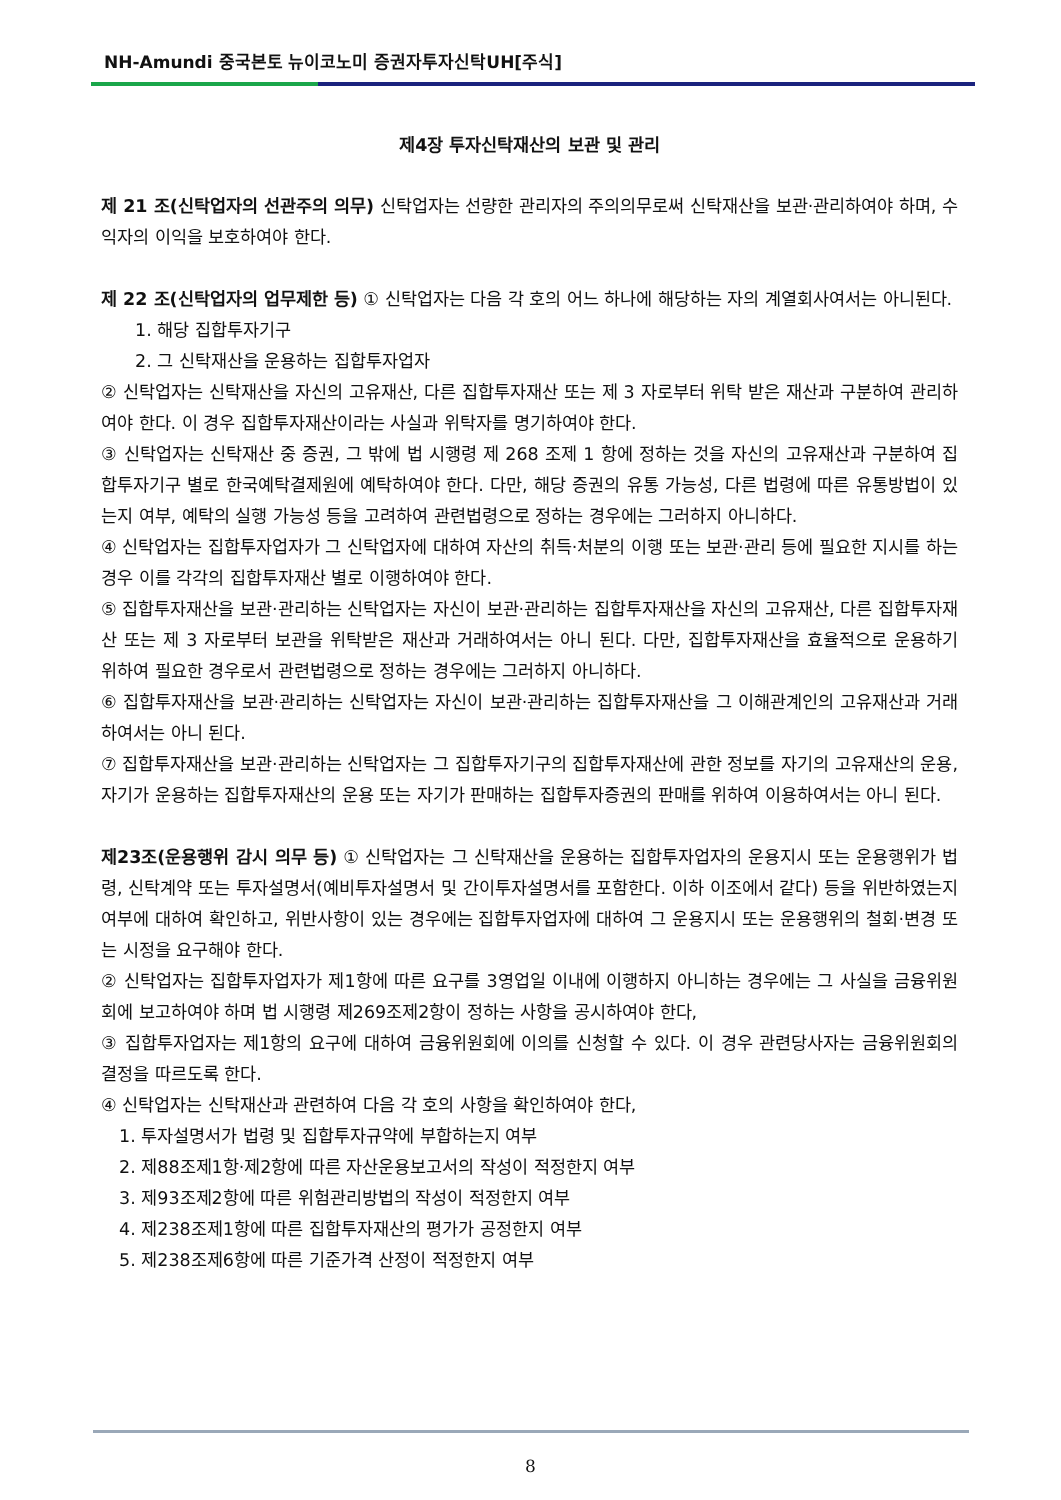NH-Amundi 중국본토 뉴이코노미 증권자투자신탁UH[주식]
제4장 투자신탁재산의 보관 및 관리
제 21 조(신탁업자의 선관주의 의무) 신탁업자는 선량한 관리자의 주의의무로써 신탁재산을 보관·관리하여야 하며, 수익자의 이익을 보호하여야 한다.
제 22 조(신탁업자의 업무제한 등) ① 신탁업자는 다음 각 호의 어느 하나에 해당하는 자의 계열회사여서는 아니된다.
1. 해당 집합투자기구
2. 그 신탁재산을 운용하는 집합투자업자
② 신탁업자는 신탁재산을 자신의 고유재산, 다른 집합투자재산 또는 제 3 자로부터 위탁 받은 재산과 구분하여 관리하여야 한다. 이 경우 집합투자재산이라는 사실과 위탁자를 명기하여야 한다.
③ 신탁업자는 신탁재산 중 증권, 그 밖에 법 시행령 제 268 조제 1 항에 정하는 것을 자신의 고유재산과 구분하여 집합투자기구 별로 한국예탁결제원에 예탁하여야 한다. 다만, 해당 증권의 유통 가능성, 다른 법령에 따른 유통방법이 있는지 여부, 예탁의 실행 가능성 등을 고려하여 관련법령으로 정하는 경우에는 그러하지 아니하다.
④ 신탁업자는 집합투자업자가 그 신탁업자에 대하여 자산의 취득·처분의 이행 또는 보관·관리 등에 필요한 지시를 하는 경우 이를 각각의 집합투자재산 별로 이행하여야 한다.
⑤ 집합투자재산을 보관·관리하는 신탁업자는 자신이 보관·관리하는 집합투자재산을 자신의 고유재산, 다른 집합투자재산 또는 제 3 자로부터 보관을 위탁받은 재산과 거래하여서는 아니 된다. 다만, 집합투자재산을 효율적으로 운용하기 위하여 필요한 경우로서 관련법령으로 정하는 경우에는 그러하지 아니하다.
⑥ 집합투자재산을 보관·관리하는 신탁업자는 자신이 보관·관리하는 집합투자재산을 그 이해관계인의 고유재산과 거래하여서는 아니 된다.
⑦ 집합투자재산을 보관·관리하는 신탁업자는 그 집합투자기구의 집합투자재산에 관한 정보를 자기의 고유재산의 운용, 자기가 운용하는 집합투자재산의 운용 또는 자기가 판매하는 집합투자증권의 판매를 위하여 이용하여서는 아니 된다.
제23조(운용행위 감시 의무 등) ① 신탁업자는 그 신탁재산을 운용하는 집합투자업자의 운용지시 또는 운용행위가 법령, 신탁계약 또는 투자설명서(예비투자설명서 및 간이투자설명서를 포함한다. 이하 이조에서 같다) 등을 위반하였는지 여부에 대하여 확인하고, 위반사항이 있는 경우에는 집합투자업자에 대하여 그 운용지시 또는 운용행위의 철회·변경 또는 시정을 요구해야 한다.
② 신탁업자는 집합투자업자가 제1항에 따른 요구를 3영업일 이내에 이행하지 아니하는 경우에는 그 사실을 금융위원회에 보고하여야 하며 법 시행령 제269조제2항이 정하는 사항을 공시하여야 한다,
③ 집합투자업자는 제1항의 요구에 대하여 금융위원회에 이의를 신청할 수 있다. 이 경우 관련당사자는 금융위원회의 결정을 따르도록 한다.
④ 신탁업자는 신탁재산과 관련하여 다음 각 호의 사항을 확인하여야 한다,
1. 투자설명서가 법령 및 집합투자규약에 부합하는지 여부
2. 제88조제1항·제2항에 따른 자산운용보고서의 작성이 적정한지 여부
3. 제93조제2항에 따른 위험관리방법의 작성이 적정한지 여부
4. 제238조제1항에 따른 집합투자재산의 평가가 공정한지 여부
5. 제238조제6항에 따른 기준가격 산정이 적정한지 여부
8